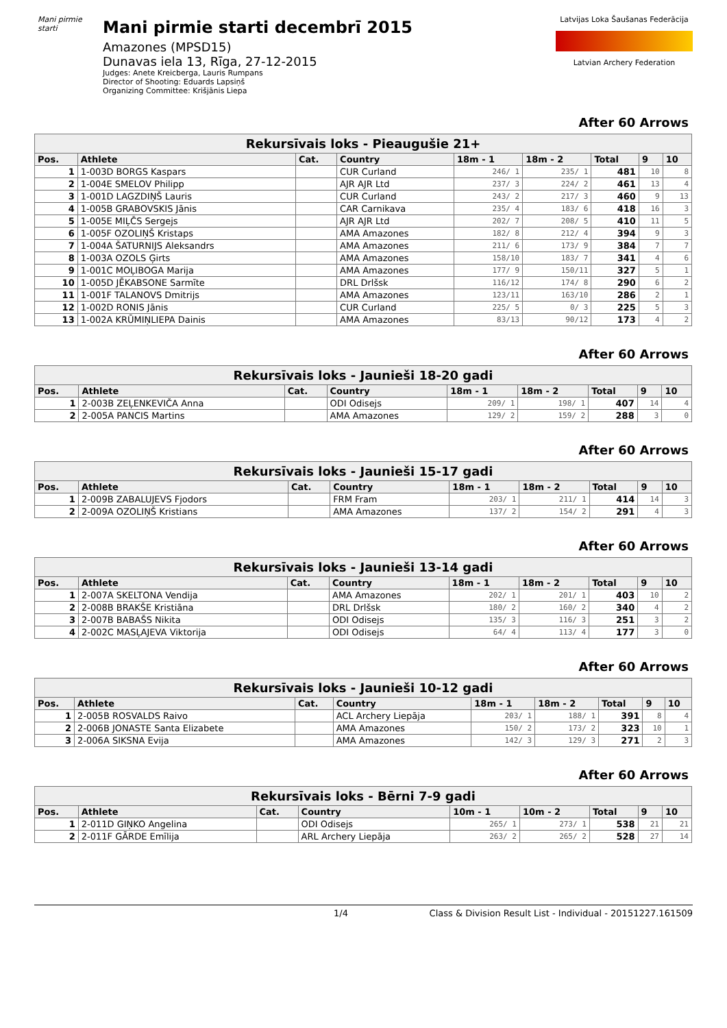Mani pirmie starti
Mani pirmie starti decembrī 2015
Amazones (MPSD15)
Dunavas iela 13, Rīga, 27-12-2015
Judges: Anete Kreicberga, Lauris Rumpans
Director of Shooting: Eduards Lapsiņš
Organizing Committee: Krišjānis Liepa
Latvijas Loka Šaušanas Federācija
Latvian Archery Federation
After 60 Arrows
| Rekursīvais loks - Pieaugušie 21+ | | | | | | | | |
| Pos. | Athlete | Cat. | Country | 18m - 1 | 18m - 2 | Total | 9 | 10 |
| 1 | 1-003D BORGS Kaspars | | CUR Curland | 246/ 1 | 235/ 1 | 481 | 10 | 8 |
| 2 | 1-004E SMELOV Philipp | | AJR AJR Ltd | 237/ 3 | 224/ 2 | 461 | 13 | 4 |
| 3 | 1-001D LAGZDIŅŠ Lauris | | CUR Curland | 243/ 2 | 217/ 3 | 460 | 9 | 13 |
| 4 | 1-005B GRABOVSKIS Jānis | | CAR Carnikava | 235/ 4 | 183/ 6 | 418 | 16 | 3 |
| 5 | 1-005E MIĻČS Sergejs | | AJR AJR Ltd | 202/ 7 | 208/ 5 | 410 | 11 | 5 |
| 6 | 1-005F OZOLIŅŠ Kristaps | | AMA Amazones | 182/ 8 | 212/ 4 | 394 | 9 | 3 |
| 7 | 1-004A ŠATURNIJS Aleksandrs | | AMA Amazones | 211/ 6 | 173/ 9 | 384 | 7 | 7 |
| 8 | 1-003A OZOLS Ģirts | | AMA Amazones | 158/10 | 183/ 7 | 341 | 4 | 6 |
| 9 | 1-001C MOĻIBOGA Marija | | AMA Amazones | 177/ 9 | 150/11 | 327 | 5 | 1 |
| 10 | 1-005D JĒKABSONE Sarmīte | | DRL Drlšsk | 116/12 | 174/ 8 | 290 | 6 | 2 |
| 11 | 1-001F TALANOVS Dmitrijs | | AMA Amazones | 123/11 | 163/10 | 286 | 2 | 1 |
| 12 | 1-002D RONIS Jānis | | CUR Curland | 225/ 5 | 0/ 3 | 225 | 5 | 3 |
| 13 | 1-002A KRŪMIŅLIEPA Dainis | | AMA Amazones | 83/13 | 90/12 | 173 | 4 | 2 |
After 60 Arrows
| Rekursīvais loks - Jaunieši 18-20 gadi | | | | | | | | |
| Pos. | Athlete | Cat. | Country | 18m - 1 | 18m - 2 | Total | 9 | 10 |
| 1 | 2-003B ZEĻENKEVIČA Anna | | ODI Odisejs | 209/ 1 | 198/ 1 | 407 | 14 | 4 |
| 2 | 2-005A PANCIS Martins | | AMA Amazones | 129/ 2 | 159/ 2 | 288 | 3 | 0 |
After 60 Arrows
| Rekursīvais loks - Jaunieši 15-17 gadi | | | | | | | | |
| Pos. | Athlete | Cat. | Country | 18m - 1 | 18m - 2 | Total | 9 | 10 |
| 1 | 2-009B ZABALUJEVS Fjodors | | FRM Fram | 203/ 1 | 211/ 1 | 414 | 14 | 3 |
| 2 | 2-009A OZOLIŅŠ Kristians | | AMA Amazones | 137/ 2 | 154/ 2 | 291 | 4 | 3 |
After 60 Arrows
| Rekursīvais loks - Jaunieši 13-14 gadi | | | | | | | | |
| Pos. | Athlete | Cat. | Country | 18m - 1 | 18m - 2 | Total | 9 | 10 |
| 1 | 2-007A SKELTONA Vendija | | AMA Amazones | 202/ 1 | 201/ 1 | 403 | 10 | 2 |
| 2 | 2-008B BRAKŠE Kristiāna | | DRL Drlšsk | 180/ 2 | 160/ 2 | 340 | 4 | 2 |
| 3 | 2-007B BABAŠS Nikita | | ODI Odisejs | 135/ 3 | 116/ 3 | 251 | 3 | 2 |
| 4 | 2-002C MASĻAJEVA Viktorija | | ODI Odisejs | 64/ 4 | 113/ 4 | 177 | 3 | 0 |
After 60 Arrows
| Rekursīvais loks - Jaunieši 10-12 gadi | | | | | | | | |
| Pos. | Athlete | Cat. | Country | 18m - 1 | 18m - 2 | Total | 9 | 10 |
| 1 | 2-005B ROSVALDS Raivo | | ACL Archery Liepāja | 203/ 1 | 188/ 1 | 391 | 8 | 4 |
| 2 | 2-006B JONASTE Santa Elizabete | | AMA Amazones | 150/ 2 | 173/ 2 | 323 | 10 | 1 |
| 3 | 2-006A SIKSNA Evija | | AMA Amazones | 142/ 3 | 129/ 3 | 271 | 2 | 3 |
After 60 Arrows
| Rekursīvais loks - Bērni 7-9 gadi | | | | | | | | |
| Pos. | Athlete | Cat. | Country | 10m - 1 | 10m - 2 | Total | 9 | 10 |
| 1 | 2-011D GIŅKO Angelina | | ODI Odisejs | 265/ 1 | 273/ 1 | 538 | 21 | 21 |
| 2 | 2-011F GĀRDE Emīlija | | ARL Archery Liepāja | 263/ 2 | 265/ 2 | 528 | 27 | 14 |
1/4 Class & Division Result List - Individual - 20151227.161509